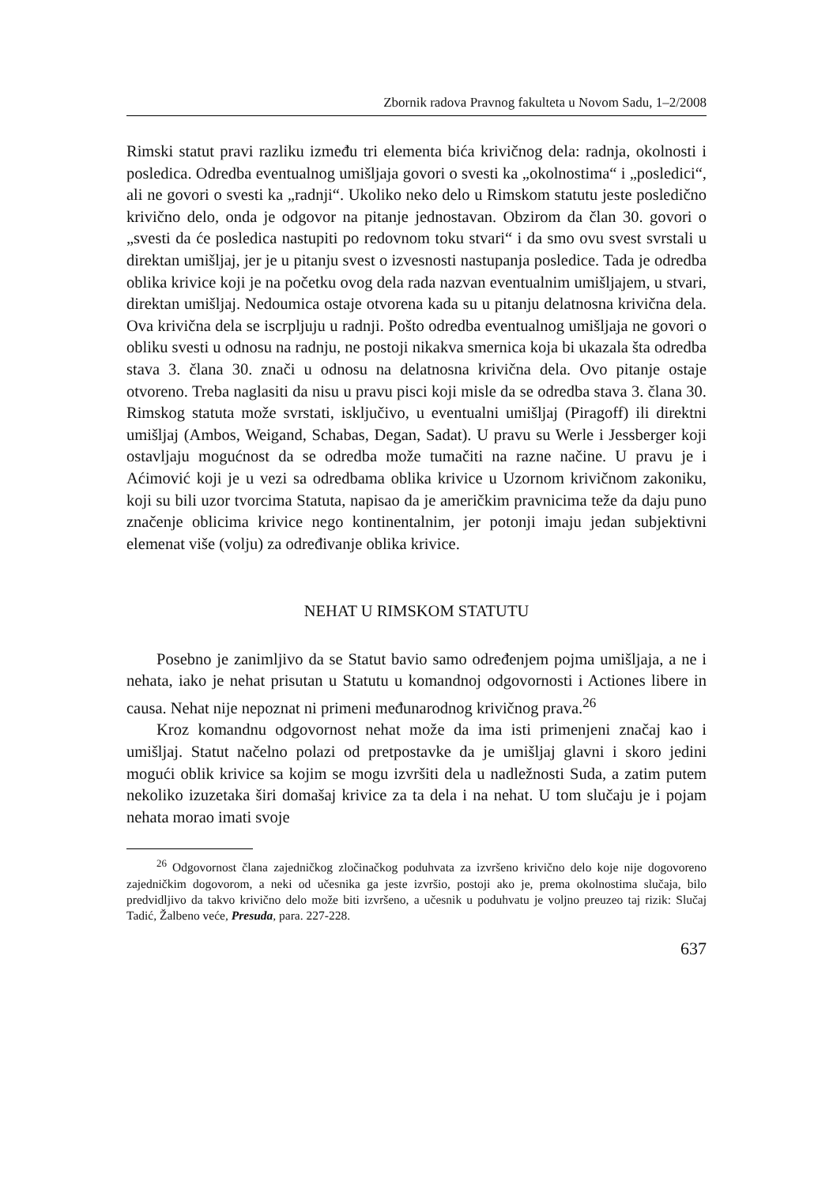Zbornik radova Pravnog fakulteta u Novom Sadu, 1–2/2008
Rimski statut pravi razliku između tri elementa bića krivičnog dela: radnja, okolnosti i posledica. Odredba eventualnog umišljaja govori o svesti ka „okolnostima“ i „posledici“, ali ne govori o svesti ka „radnji“. Ukoliko neko delo u Rimskom statutu jeste posledično krivično delo, onda je odgovor na pitanje jednostavan. Obzirom da član 30. govori o „svesti da će posledica nastupiti po redovnom toku stvari“ i da smo ovu svest svrstali u direktan umišljaj, jer je u pitanju svest o izvesnosti nastupanja posledice. Tada je odredba oblika krivice koji je na početku ovog dela rada nazvan eventualnim umišljajem, u stvari, direktan umišljaj. Nedoumica ostaje otvorena kada su u pitanju delatnosna krivična dela. Ova krivična dela se iscrpljuju u radnji. Pošto odredba eventualnog umišljaja ne govori o obliku svesti u odnosu na radnju, ne postoji nikakva smernica koja bi ukazala šta odredba stava 3. člana 30. znači u odnosu na delatnosna krivična dela. Ovo pitanje ostaje otvoreno. Treba naglasiti da nisu u pravu pisci koji misle da se odredba stava 3. člana 30. Rimskog statuta može svrstati, isključivo, u eventualni umišljaj (Piragoff) ili direktni umišljaj (Ambos, Weigand, Schabas, Degan, Sadat). U pravu su Werle i Jessberger koji ostavljaju mogućnost da se odredba može tumačiti na razne načine. U pravu je i Aćimović koji je u vezi sa odredbama oblika krivice u Uzornom krivičnom zakoniku, koji su bili uzor tvorcima Statuta, napisao da je američkim pravnicima teže da daju puno značenje oblicima krivice nego kontinentalnim, jer potonji imaju jedan subjektivni elemenat više (volju) za određivanje oblika krivice.
NEHAT U RIMSKOM STATUTU
Posebno je zanimljivo da se Statut bavio samo određenjem pojma umišljaja, a ne i nehata, iako je nehat prisutan u Statutu u komandnoj odgovornosti i Actiones libere in causa. Nehat nije nepoznat ni primeni međunarodnog krivičnog prava.<sup>26</sup>
Kroz komandnu odgovornost nehat može da ima isti primenjeni značaj kao i umišljaj. Statut načelno polazi od pretpostavke da je umišljaj glavni i skoro jedini mogući oblik krivice sa kojim se mogu izvršiti dela u nadležnosti Suda, a zatim putem nekoliko izuzetaka širi domašaj krivice za ta dela i na nehat. U tom slučaju je i pojam nehata morao imati svoje
<sup>26</sup> Odgovornost člana zajedničkog zločinačkog poduhvata za izvršeno krivično delo koje nije dogovoreno zajedničkim dogovorom, a neki od učesnika ga jeste izvršio, postoji ako je, prema okolnostima slučaja, bilo predvidljivo da takvo krivično delo može biti izvršeno, a učesnik u poduhvatu je voljno preuzeo taj rizik: Slučaj Tadić, Žalbeno veće, Presuda, para. 227-228.
637